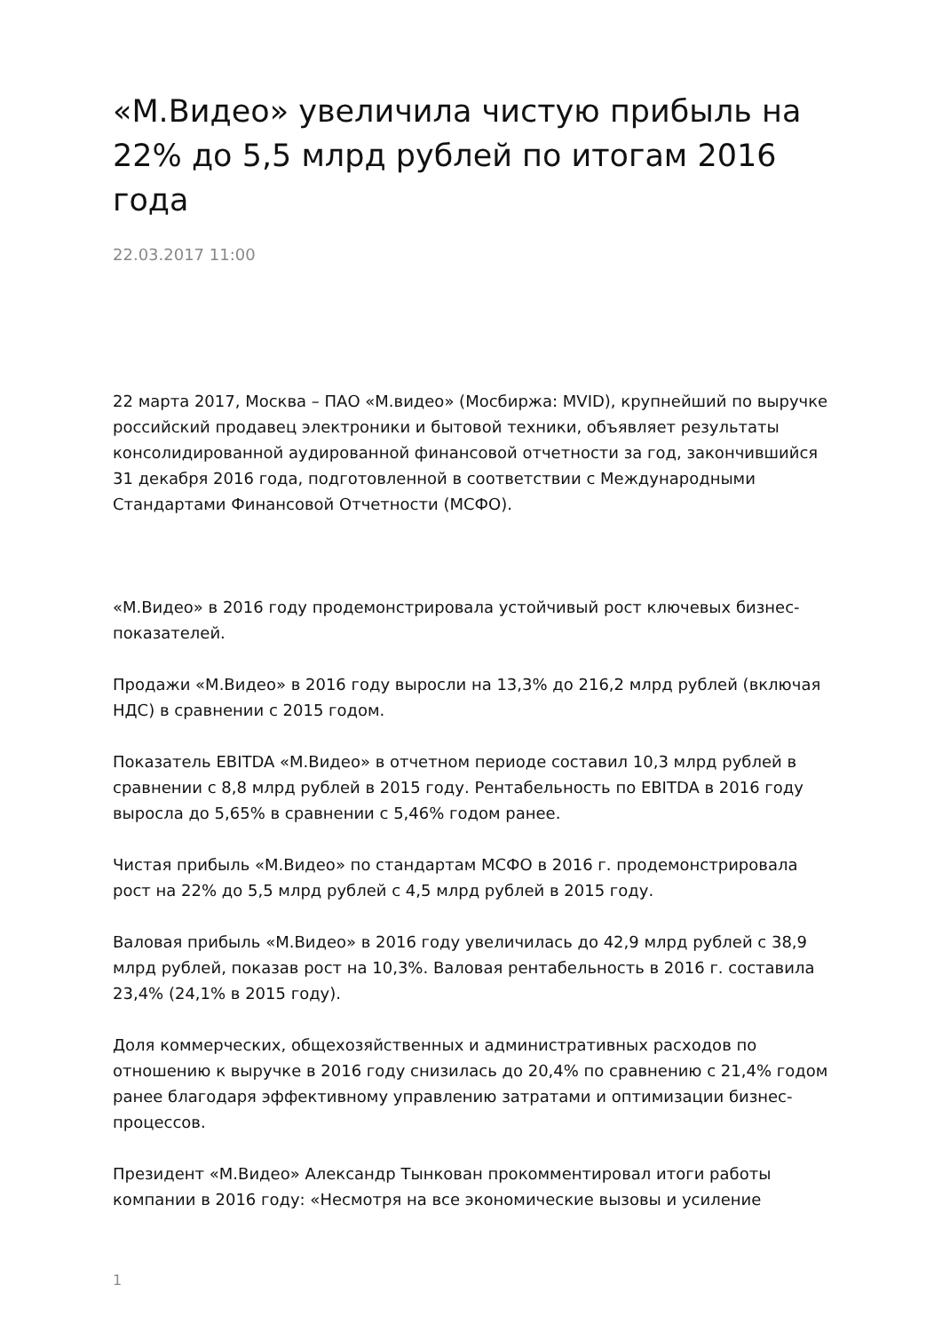«М.Видео» увеличила чистую прибыль на 22% до 5,5 млрд рублей по итогам 2016 года
22.03.2017 11:00
22 марта 2017, Москва – ПАО «М.видео» (Мосбиржа: MVID), крупнейший по выручке российский продавец электроники и бытовой техники, объявляет результаты консолидированной аудированной финансовой отчетности за год, закончившийся 31 декабря 2016 года, подготовленной в соответствии с Международными Стандартами Финансовой Отчетности (МСФО).
«М.Видео» в 2016 году продемонстрировала устойчивый рост ключевых бизнес-показателей.
Продажи «М.Видео» в 2016 году выросли на 13,3% до 216,2 млрд рублей (включая НДС) в сравнении с 2015 годом.
Показатель EBITDA «М.Видео» в отчетном периоде составил 10,3 млрд рублей в сравнении с 8,8 млрд рублей в 2015 году. Рентабельность по EBITDA в 2016 году выросла до 5,65% в сравнении с 5,46% годом ранее.
Чистая прибыль «М.Видео» по стандартам МСФО в 2016 г. продемонстрировала рост на 22% до 5,5 млрд рублей с 4,5 млрд рублей в 2015 году.
Валовая прибыль «М.Видео» в 2016 году увеличилась до 42,9 млрд рублей с 38,9 млрд рублей, показав рост на 10,3%. Валовая рентабельность в 2016 г. составила 23,4% (24,1% в 2015 году).
Доля коммерческих, общехозяйственных и административных расходов по отношению к выручке в 2016 году снизилась до 20,4% по сравнению с 21,4% годом ранее благодаря эффективному управлению затратами и оптимизации бизнес-процессов.
Президент «М.Видео» Александр Тынкован прокомментировал итоги работы компании в 2016 году: «Несмотря на все экономические вызовы и усиление
1